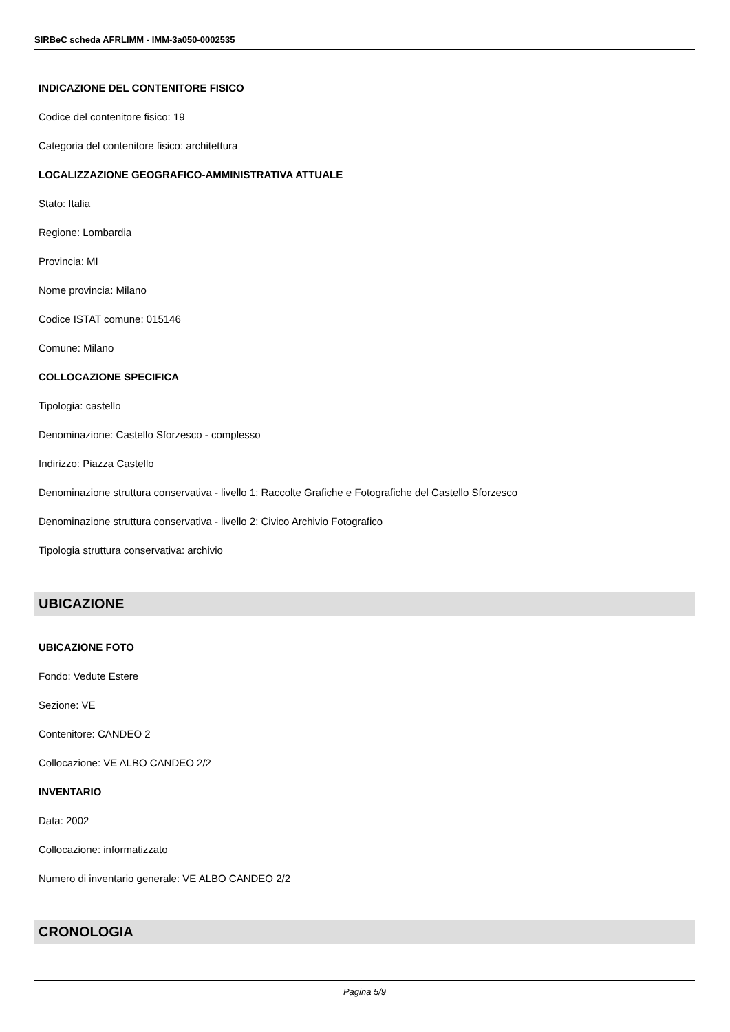SIRBeC scheda AFRLIMM - IMM-3a050-0002535
INDICAZIONE DEL CONTENITORE FISICO
Codice del contenitore fisico: 19
Categoria del contenitore fisico: architettura
LOCALIZZAZIONE GEOGRAFICO-AMMINISTRATIVA ATTUALE
Stato: Italia
Regione: Lombardia
Provincia: MI
Nome provincia: Milano
Codice ISTAT comune: 015146
Comune: Milano
COLLOCAZIONE SPECIFICA
Tipologia: castello
Denominazione: Castello Sforzesco - complesso
Indirizzo: Piazza Castello
Denominazione struttura conservativa - livello 1: Raccolte Grafiche e Fotografiche del Castello Sforzesco
Denominazione struttura conservativa - livello 2: Civico Archivio Fotografico
Tipologia struttura conservativa: archivio
UBICAZIONE
UBICAZIONE FOTO
Fondo: Vedute Estere
Sezione: VE
Contenitore: CANDEO 2
Collocazione: VE ALBO CANDEO 2/2
INVENTARIO
Data: 2002
Collocazione: informatizzato
Numero di inventario generale: VE ALBO CANDEO 2/2
CRONOLOGIA
Pagina 5/9